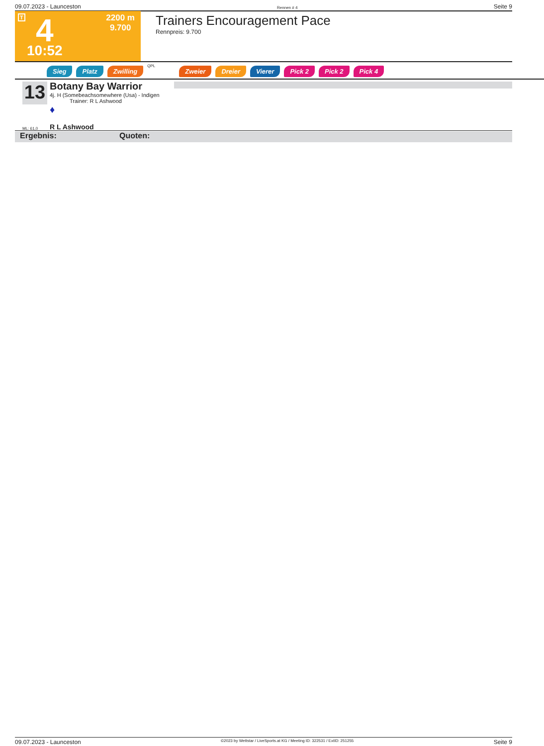09.07.2023 - Launceston Rennen # 4 Seite 9
T 4
2200 m
9.700
10:52
Trainers Encouragement Pace
Rennpreis: 9.700
Sieg Platz Zwilling QPL Zweier Dreier Vierer Pick 2 Pick 2 Pick 4
13
Botany Bay Warrior
4j. H (Somebeachsomewhere (Usa) - Indigen
Trainer: R L Ashwood
♦
ML: 61,0 R L Ashwood
Ergebnis: Quoten:
09.07.2023 - Launceston ©2023 by Wettstar / LiveSports.at KG / Meeting ID: 322531 / ExtID: 251255 Seite 9